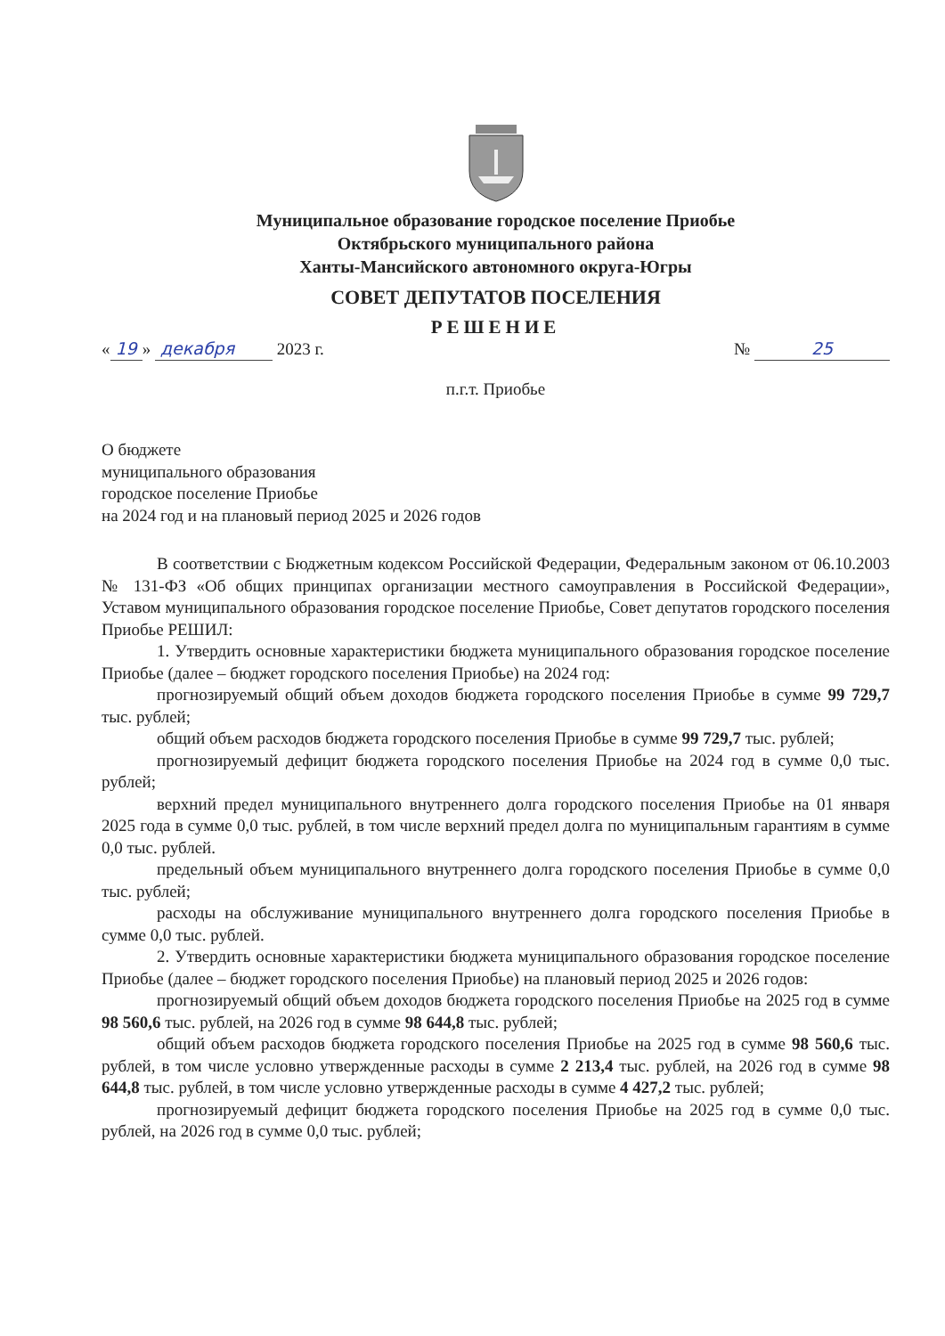Муниципальное образование городское поселение Приобье
Октябрьского муниципального района
Ханты-Мансийского автономного округа-Югры
СОВЕТ ДЕПУТАТОВ ПОСЕЛЕНИЯ
РЕШЕНИЕ
« 19 » декабря 2023 г. № 25
п.г.т. Приобье
О бюджете
муниципального образования
городское поселение Приобье
на 2024 год и на плановый период 2025 и 2026 годов
В соответствии с Бюджетным кодексом Российской Федерации, Федеральным законом от 06.10.2003 № 131-ФЗ «Об общих принципах организации местного самоуправления в Российской Федерации», Уставом муниципального образования городское поселение Приобье, Совет депутатов городского поселения Приобье РЕШИЛ:
1. Утвердить основные характеристики бюджета муниципального образования городское поселение Приобье (далее – бюджет городского поселения Приобье) на 2024 год:
прогнозируемый общий объем доходов бюджета городского поселения Приобье в сумме 99 729,7 тыс. рублей;
общий объем расходов бюджета городского поселения Приобье в сумме 99 729,7 тыс. рублей;
прогнозируемый дефицит бюджета городского поселения Приобье на 2024 год в сумме 0,0 тыс. рублей;
верхний предел муниципального внутреннего долга городского поселения Приобье на 01 января 2025 года в сумме 0,0 тыс. рублей, в том числе верхний предел долга по муниципальным гарантиям в сумме 0,0 тыс. рублей.
предельный объем муниципального внутреннего долга городского поселения Приобье в сумме 0,0 тыс. рублей;
расходы на обслуживание муниципального внутреннего долга городского поселения Приобье в сумме 0,0 тыс. рублей.
2. Утвердить основные характеристики бюджета муниципального образования городское поселение Приобье (далее – бюджет городского поселения Приобье) на плановый период 2025 и 2026 годов:
прогнозируемый общий объем доходов бюджета городского поселения Приобье на 2025 год в сумме 98 560,6 тыс. рублей, на 2026 год в сумме 98 644,8 тыс. рублей;
общий объем расходов бюджета городского поселения Приобье на 2025 год в сумме 98 560,6 тыс. рублей, в том числе условно утвержденные расходы в сумме 2 213,4 тыс. рублей, на 2026 год в сумме 98 644,8 тыс. рублей, в том числе условно утвержденные расходы в сумме 4 427,2 тыс. рублей;
прогнозируемый дефицит бюджета городского поселения Приобье на 2025 год в сумме 0,0 тыс. рублей, на 2026 год в сумме 0,0 тыс. рублей;